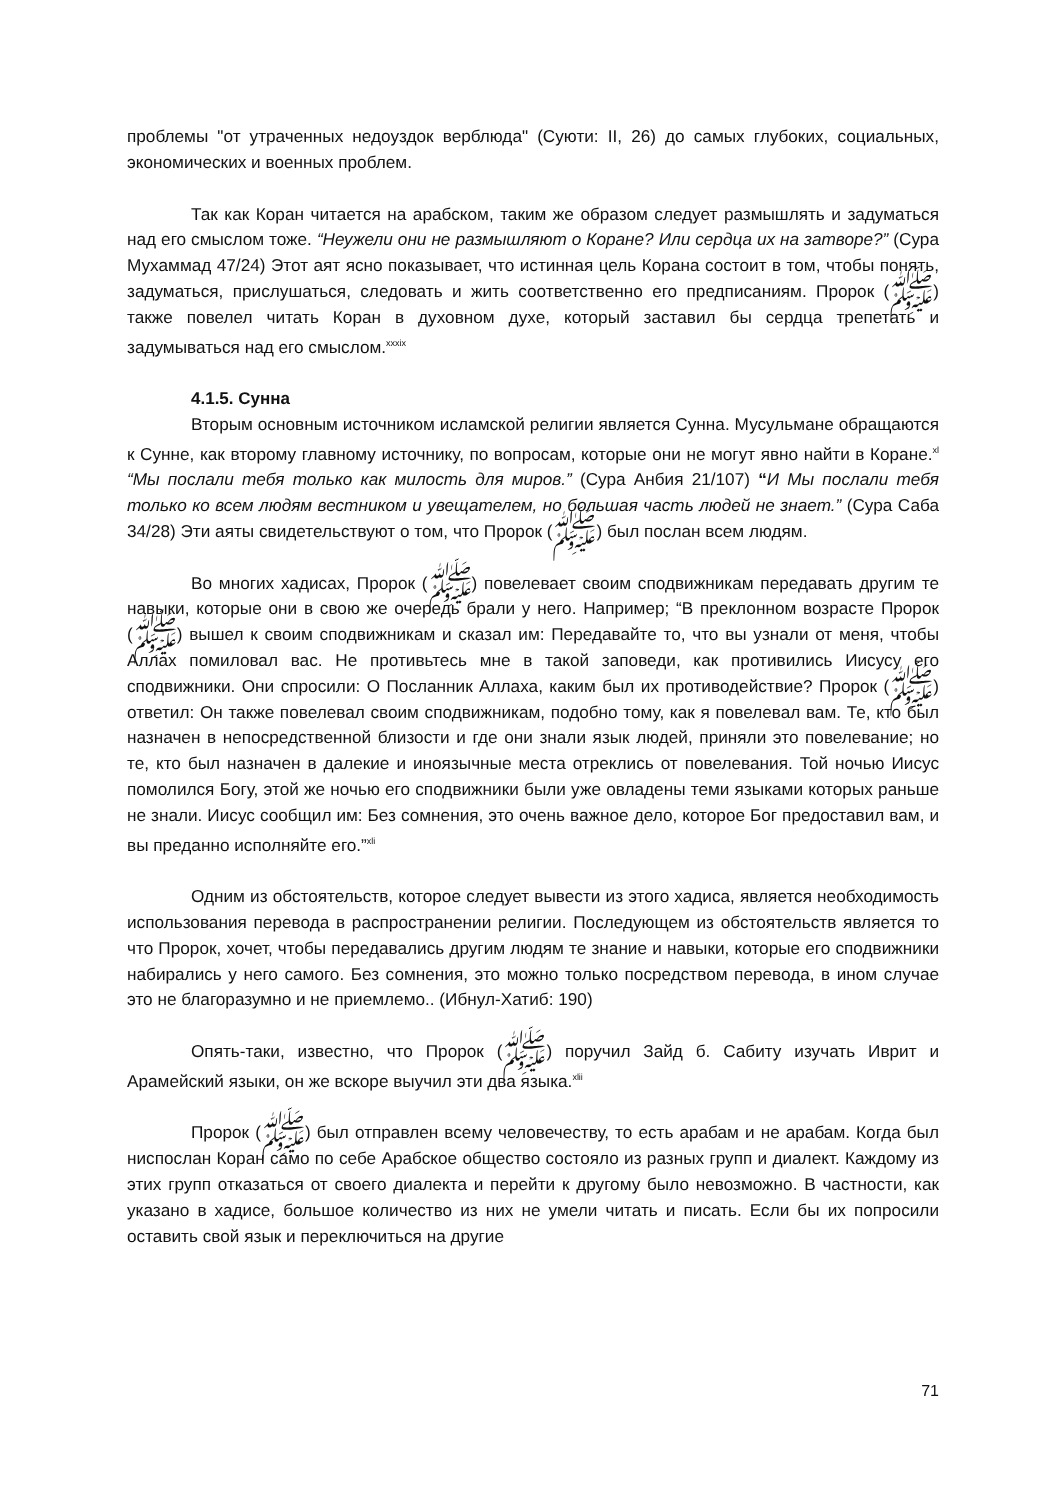проблемы "от утраченных недоуздок верблюда" (Суюти: II, 26) до самых глубоких, социальных, экономических и военных проблем.
Так как Коран читается на арабском, таким же образом следует размышлять и задуматься над его смыслом тоже. “Неужели они не размышляют о Коране? Или сердца их на затворе?” (Сура Мухаммад 47/24) Этот аят ясно показывает, что истинная цель Корана состоит в том, чтобы понять, задуматься, прислушаться, следовать и жить соответственно его предписаниям. Пророк (ﷺ) также повелел читать Коран в духовном духе, который заставил бы сердца трепетать и задумываться над его смыслом.<sup>xxxix</sup>
4.1.5. Сунна
Вторым основным источником исламской религии является Сунна. Мусульмане обращаются к Сунне, как второму главному источнику, по вопросам, которые они не могут явно найти в Коране.<sup>xl</sup> “Мы послали тебя только как милость для миров.” (Сура Анбия 21/107) “И Мы послали тебя только ко всем людям вестником и увещателем, но большая часть людей не знает.” (Сура Саба 34/28) Эти аяты свидетельствуют о том, что Пророк (ﷺ) был послан всем людям.
Во многих хадисах, Пророк (ﷺ) повелевает своим сподвижникам передавать другим те навыки, которые они в свою же очередь брали у него. Например; “В преклонном возрасте Пророк (ﷺ) вышел к своим сподвижникам и сказал им: Передавайте то, что вы узнали от меня, чтобы Аллах помиловал вас. Не противьтесь мне в такой заповеди, как противились Иисусу его сподвижники. Они спросили: О Посланник Аллаха, каким был их противодействие? Пророк (ﷺ) ответил: Он также повелевал своим сподвижникам, подобно тому, как я повелевал вам. Те, кто был назначен в непосредственной близости и где они знали язык людей, приняли это повелевание; но те, кто был назначен в далекие и иноязычные места отреклись от повелевания. Той ночью Иисус помолился Богу, этой же ночью его сподвижники были уже овладены теми языками которых раньше не знали. Иисус сообщил им: Без сомнения, это очень важное дело, которое Бог предоставил вам, и вы преданно исполняйте его.”<sup>xli</sup>
Одним из обстоятельств, которое следует вывести из этого хадиса, является необходимость использования перевода в распространении религии. Последующем из обстоятельств является то что Пророк, хочет, чтобы передавались другим людям те знание и навыки, которые его сподвижники набирались у него самого. Без сомнения, это можно только посредством перевода, в ином случае это не благоразумно и не приемлемо.. (Ибнул-Хатиб: 190)
Опять-таки, известно, что Пророк (ﷺ) поручил Зайд б. Сабиту изучать Иврит и Арамейский языки, он же вскоре выучил эти два языка.<sup>xlii</sup>
Пророк (ﷺ) был отправлен всему человечеству, то есть арабам и не арабам. Когда был ниспослан Коран само по себе Арабское общество состояло из разных групп и диалект. Каждому из этих групп отказаться от своего диалекта и перейти к другому было невозможно. В частности, как указано в хадисе, большое количество из них не умели читать и писать. Если бы их попросили оставить свой язык и переключиться на другие
71